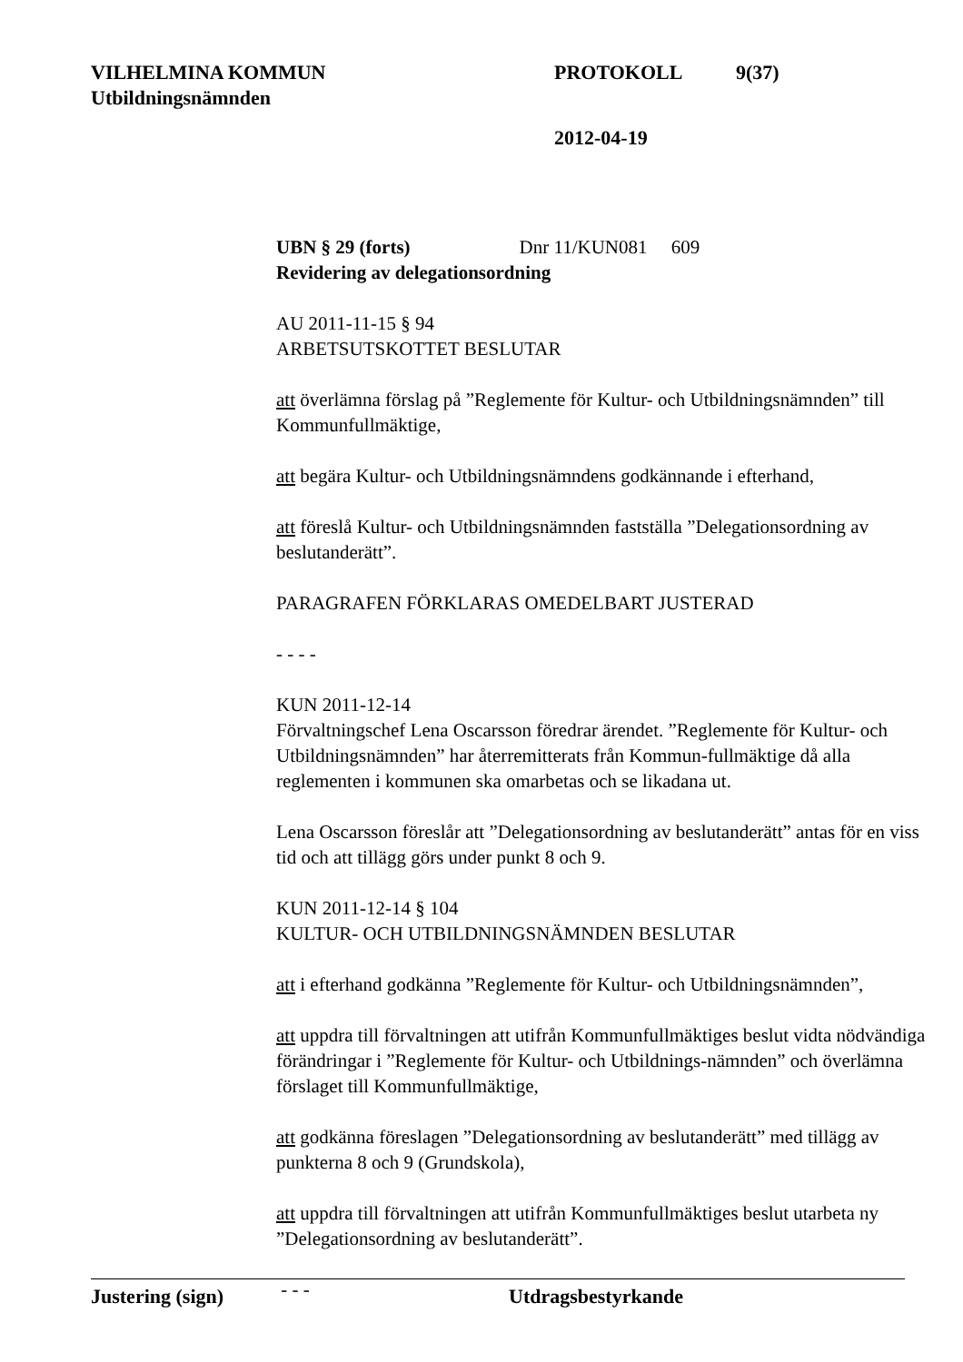VILHELMINA KOMMUN PROTOKOLL 9(37)
Utbildningsnämnden
2012-04-19
UBN § 29 (forts) Dnr 11/KUN081 609
Revidering av delegationsordning
AU 2011-11-15 § 94
ARBETSUTSKOTTET BESLUTAR
att överlämna förslag på ”Reglemente för Kultur- och Utbildningsnämnden” till Kommunfullmäktige,
att begära Kultur- och Utbildningsnämndens godkännande i efterhand,
att föreslå Kultur- och Utbildningsnämnden fastställa ”Delegationsordning av beslutanderätt”.
PARAGRAFEN FÖRKLARAS OMEDELBART JUSTERAD
- - - -
KUN 2011-12-14
Förvaltningschef Lena Oscarsson föredrar ärendet. ”Reglemente för Kultur- och Utbildningsnämnden” har återremitterats från Kommun-fullmäktige då alla reglementen i kommunen ska omarbetas och se likadana ut.
Lena Oscarsson föreslår att ”Delegationsordning av beslutanderätt” antas för en viss tid och att tillägg görs under punkt 8 och 9.
KUN 2011-12-14 § 104
KULTUR- OCH UTBILDNINGSNÄMNDEN BESLUTAR
att i efterhand godkänna ”Reglemente för Kultur- och Utbildningsnämnden”,
att uppdra till förvaltningen att utifrån Kommunfullmäktiges beslut vidta nödvändiga förändringar i ”Reglemente för Kultur- och Utbildnings-nämnden” och överlämna förslaget till Kommunfullmäktige,
att godkänna föreslagen ”Delegationsordning av beslutanderätt” med tillägg av punkterna 8 och 9 (Grundskola),
att uppdra till förvaltningen att utifrån Kommunfullmäktiges beslut utarbeta ny ”Delegationsordning av beslutanderätt”.
- - -
Justering (sign) Utdragsbestyrkande